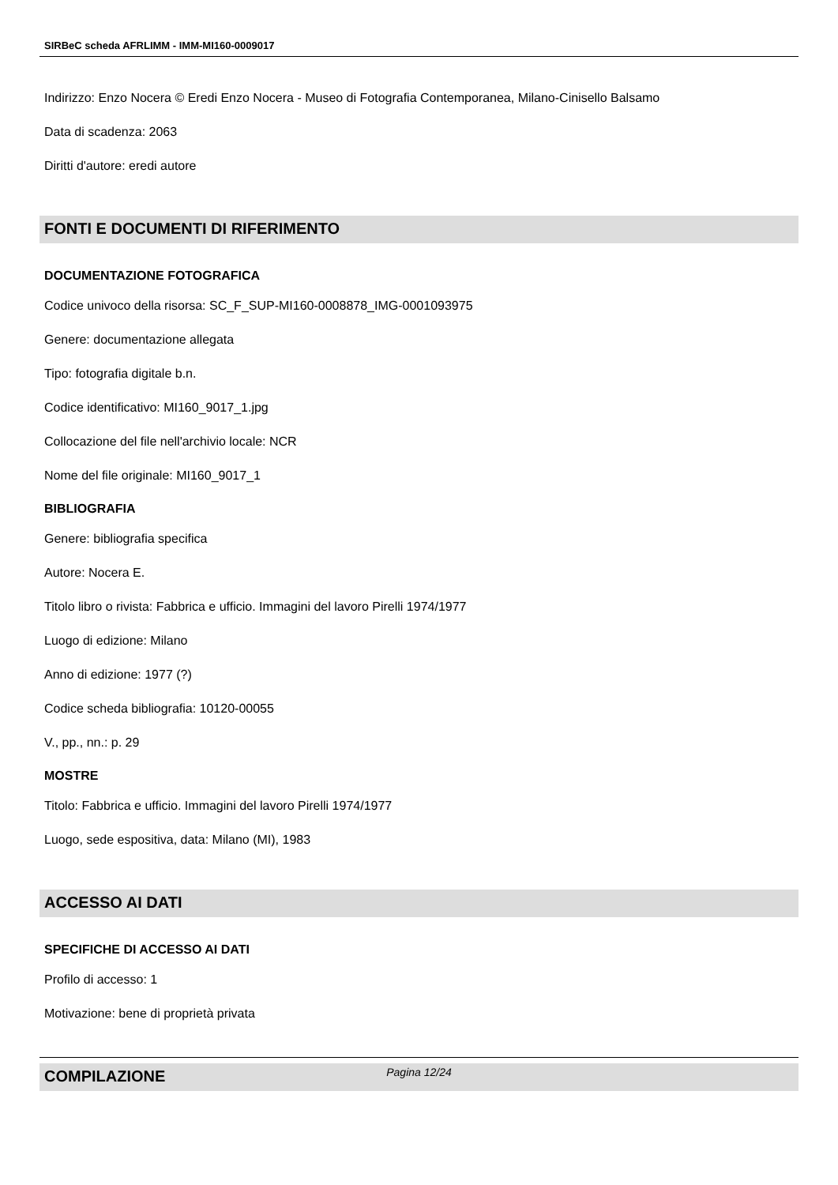SIRBeC scheda AFRLIMM - IMM-MI160-0009017
Indirizzo: Enzo Nocera © Eredi Enzo Nocera - Museo di Fotografia Contemporanea, Milano-Cinisello Balsamo
Data di scadenza: 2063
Diritti d'autore: eredi autore
FONTI E DOCUMENTI DI RIFERIMENTO
DOCUMENTAZIONE FOTOGRAFICA
Codice univoco della risorsa: SC_F_SUP-MI160-0008878_IMG-0001093975
Genere: documentazione allegata
Tipo: fotografia digitale b.n.
Codice identificativo: MI160_9017_1.jpg
Collocazione del file nell'archivio locale: NCR
Nome del file originale: MI160_9017_1
BIBLIOGRAFIA
Genere: bibliografia specifica
Autore: Nocera E.
Titolo libro o rivista: Fabbrica e ufficio. Immagini del lavoro Pirelli 1974/1977
Luogo di edizione: Milano
Anno di edizione: 1977 (?)
Codice scheda bibliografia: 10120-00055
V., pp., nn.: p. 29
MOSTRE
Titolo: Fabbrica e ufficio. Immagini del lavoro Pirelli 1974/1977
Luogo, sede espositiva, data: Milano (MI), 1983
ACCESSO AI DATI
SPECIFICHE DI ACCESSO AI DATI
Profilo di accesso: 1
Motivazione: bene di proprietà privata
COMPILAZIONE
Pagina 12/24